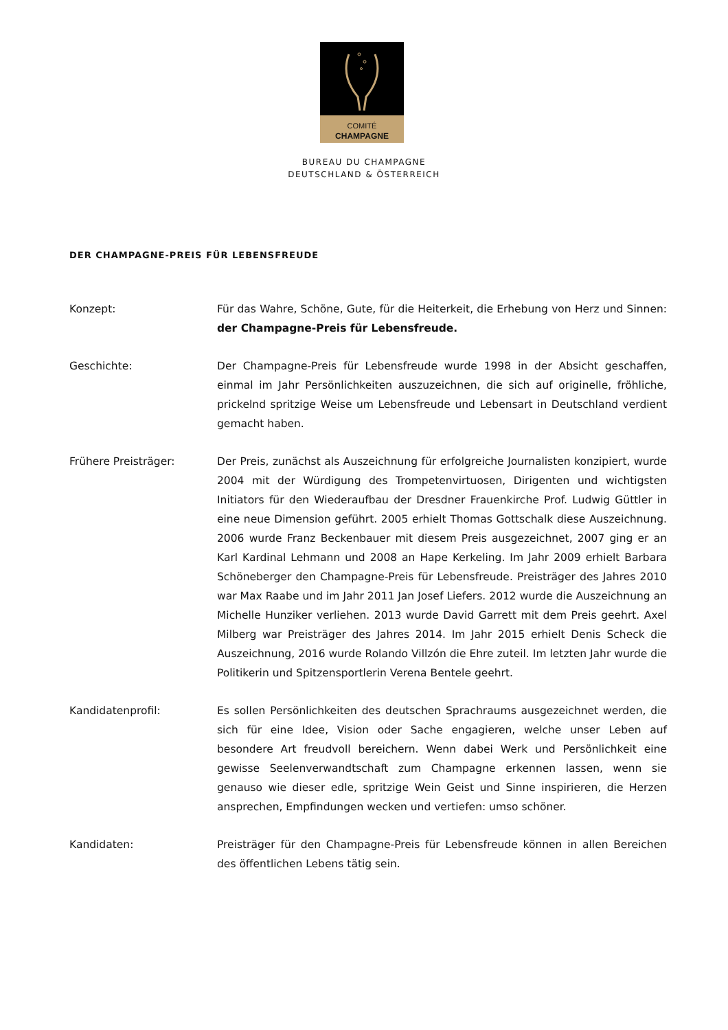COMITÉ
CHAMPAGNE
BUREAU DU CHAMPAGNE
DEUTSCHLAND & ÖSTERREICH
DER CHAMPAGNE-PREIS FÜR LEBENSFREUDE
Konzept: Für das Wahre, Schöne, Gute, für die Heiterkeit, die Erhebung von Herz und Sinnen: der Champagne-Preis für Lebensfreude.
Geschichte: Der Champagne-Preis für Lebensfreude wurde 1998 in der Absicht geschaffen, einmal im Jahr Persönlichkeiten auszuzeichnen, die sich auf originelle, fröhliche, prickelnd spritzige Weise um Lebensfreude und Lebensart in Deutschland verdient gemacht haben.
Frühere Preisträger: Der Preis, zunächst als Auszeichnung für erfolgreiche Journalisten konzipiert, wurde 2004 mit der Würdigung des Trompetenvirtuosen, Dirigenten und wichtigsten Initiators für den Wiederaufbau der Dresdner Frauenkirche Prof. Ludwig Güttler in eine neue Dimension geführt. 2005 erhielt Thomas Gottschalk diese Auszeichnung. 2006 wurde Franz Beckenbauer mit diesem Preis ausgezeichnet, 2007 ging er an Karl Kardinal Lehmann und 2008 an Hape Kerkeling. Im Jahr 2009 erhielt Barbara Schöneberger den Champagne-Preis für Lebensfreude. Preisträger des Jahres 2010 war Max Raabe und im Jahr 2011 Jan Josef Liefers. 2012 wurde die Auszeichnung an Michelle Hunziker verliehen. 2013 wurde David Garrett mit dem Preis geehrt. Axel Milberg war Preisträger des Jahres 2014. Im Jahr 2015 erhielt Denis Scheck die Auszeichnung, 2016 wurde Rolando Villzón die Ehre zuteil. Im letzten Jahr wurde die Politikerin und Spitzensportlerin Verena Bentele geehrt.
Kandidatenprofil: Es sollen Persönlichkeiten des deutschen Sprachraums ausgezeichnet werden, die sich für eine Idee, Vision oder Sache engagieren, welche unser Leben auf besondere Art freudvoll bereichern. Wenn dabei Werk und Persönlichkeit eine gewisse Seelenverwandtschaft zum Champagne erkennen lassen, wenn sie genauso wie dieser edle, spritzige Wein Geist und Sinne inspirieren, die Herzen ansprechen, Empfindungen wecken und vertiefen: umso schöner.
Kandidaten: Preisträger für den Champagne-Preis für Lebensfreude können in allen Bereichen des öffentlichen Lebens tätig sein.